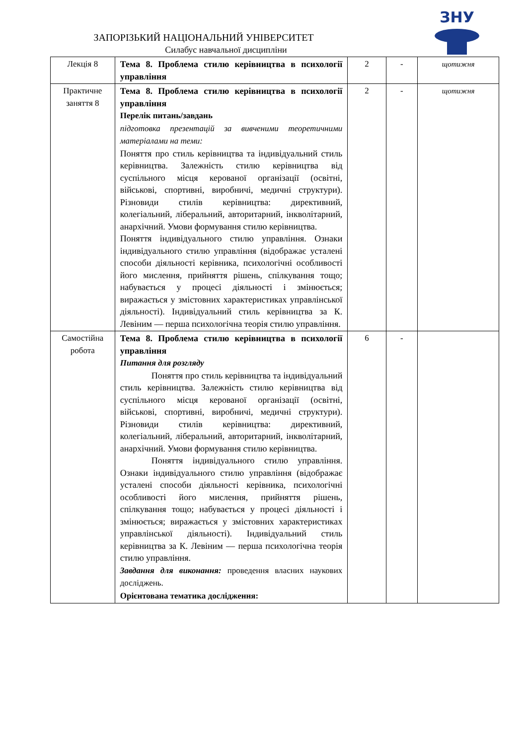ЗАПОРІЗЬКИЙ НАЦІОНАЛЬНИЙ УНІВЕРСИТЕТ
Силабус навчальної дисципліни
ЗНУ
| Лекція 8 | Тема 8. Проблема стилю керівництва в психології управління | 2 | - | щотижня |
| Практичне заняття 8 | Тема 8. Проблема стилю керівництва в психології управління Перелік питань/завдань підготовка презентацій за вивченими теоретичними матеріалами на теми: Поняття про стиль керівництва та індивідуальний стиль керівництва. Залежність стилю керівництва від суспільного місця керованої організації (освітні, військові, спортивні, виробничі, медичні структури). Різновиди стилів керівництва: директивний, колегіальний, ліберальний, авторитарний, інкволітарний, анархічний. Умови формування стилю керівництва. Поняття індивідуального стилю управління. Ознаки індивідуального стилю управління (відображає усталені способи діяльності керівника, психологічні особливості його мислення, прийняття рішень, спілкування тощо; набувається у процесі діяльності і змінюється; виражається у змістовних характеристиках управлінської діяльності). Індивідуальний стиль керівництва за К. Левіним — перша психологічна теорія стилю управління. | 2 | - | щотижня |
| Самостійна робота | Тема 8. Проблема стилю керівництва в психології управління Питання для розгляду Поняття про стиль керівництва та індивідуальний стиль керівництва. Залежність стилю керівництва від суспільного місця керованої організації (освітні, військові, спортивні, виробничі, медичні структури). Різновиди стилів керівництва: директивний, колегіальний, ліберальний, авторитарний, інкволітарний, анархічний. Умови формування стилю керівництва. Поняття індивідуального стилю управління. Ознаки індивідуального стилю управління (відображає усталені способи діяльності керівника, психологічні особливості його мислення, прийняття рішень, спілкування тощо; набувається у процесі діяльності і змінюється; виражається у змістовних характеристиках управлінської діяльності). Індивідуальний стиль керівництва за К. Левіним — перша психологічна теорія стилю управління. Завдання для виконання: проведення власних наукових досліджень. Орієнтована тематика дослідження: | 6 | - | |